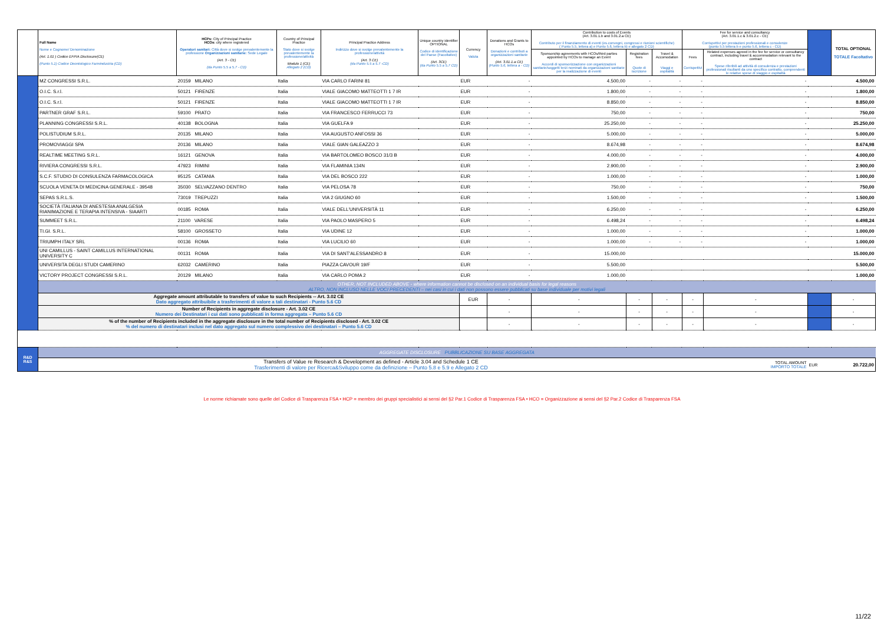| | Full Name Nome e Cognome/ Denominazione (Art. 1.01 ) Codice EFPIA Disclosure(CE) (Punto 5.1) Codice Deontologico Farmindustria (CD) | HCPs: City of Principal Practice HCOs: city where registered Operatori sanitari: Città dove si svolge prevalentemente la professione Organizzazioni sanitarie: Sede Legale (Art. 3 - CE) (da Punto 5.5 a 5.7 - CD) | Country of Principal Practice Stato dove si svolge prevalentemente la professione/attività Modulo 1 (CE) Allegato 2 (CD) | Principal Practice Address Indirizzo dove si svolge prevalentemente la professione/attività (Art. 3 CE) (da Punto 5.5 a 5.7 -CD) | Unique country identifier OPTIONAL Codice di identificazione del Paese (Facoltativo) (Art. 3CE) (da Punto 5.5 a 5.7 CD) | Currency Valuta | Donations and Grants to HCOs Donazioni e contributi a organizzazioni sanitarie (Art. 3.01.1.a CE) (Punto 5.6, lettera a - CD) | Contribution to costs of Events (Art. 3.01.1.b and 3.01.2.a CE) Contributo per il finanziamento di eventi (es.convegni, congressi e riunioni scientifiche) ( Punto 5.5, lettera a) e Punto 5.6, lettera b) e allegato 2 CD) | | | Fee for service and consultancy (Art. 3.01.1.c & 3.01.2.c - CE) Corrispettivi per prestazioni professionali e consulenze (punto 5.5 lettera b e punto 5.6, lettera c - CD) | | | TOTAL OPTIONAL TOTALE Facoltativo |
| --- | --- | --- | --- | --- | --- | --- | --- | --- | --- | --- | --- | --- | --- | --- |
| | | | | | | | | Sponsorship agreements with HCOs/third parties appointed by HCOs to manage an Event Accordi di sponsorizzazione con organizzazioni sanitarie/soggetti terzi nominati da organizzazioni sanitarie per la realizzazione di eventi | Registration fees Quote di iscrizione | Travel & Accomodation Viaggi e ospitalità | Fees Corrispettivi | Related expenses agreed in the fee for service or consultancy contract, including travel & accommodation relevant to the contract Spese riferibili ad attività di consulenza e prestazioni professionali risultanti da uno specifico contratto, comprendenti le relative spese di viaggio e ospitalità | | |
| | MZ CONGRESSI S.R.L. | 20159 MILANO | Italia | VIA CARLO FARINI 81 | | EUR | - | 4.500,00 | - | - | - | - | | 4.500,00 |
| | O.I.C. S.r.l. | 50121 FIRENZE | Italia | VIALE GIACOMO MATTEOTTI 1 7 IR | | EUR | - | 1.800,00 | - | - | - | - | | 1.800,00 |
| | O.I.C. S.r.l. | 50121 FIRENZE | Italia | VIALE GIACOMO MATTEOTTI 1 7 IR | | EUR | - | 8.850,00 | - | - | - | - | | 8.850,00 |
| | PARTNER GRAF S.R.L. | 59100 PRATO | Italia | VIA FRANCESCO FERRUCCI 73 | | EUR | - | 750,00 | - | - | - | - | | 750,00 |
| | PLANNING CONGRESSI S.R.L. | 40138 BOLOGNA | Italia | VIA GUELFA 9 | | EUR | - | 25.250,00 | - | - | - | - | | 25.250,00 |
| | POLISTUDIUM S.R.L. | 20135 MILANO | Italia | VIA AUGUSTO ANFOSSI 36 | | EUR | - | 5.000,00 | - | - | - | - | | 5.000,00 |
| | PROMOVIAGGI SPA | 20136 MILANO | Italia | VIALE GIAN GALEAZZO 3 | | EUR | - | 8.674,98 | - | - | - | - | | 8.674,98 |
| | REALTIME MEETING S.R.L. | 16121 GENOVA | Italia | VIA BARTOLOMEO BOSCO 31/3 B | | EUR | - | 4.000,00 | - | - | - | - | | 4.000,00 |
| | RIVIERA CONGRESSI S.R.L. | 47923 RIMINI | Italia | VIA FLAMINIA 134N | | EUR | - | 2.900,00 | - | - | - | - | | 2.900,00 |
| | S.C.F. STUDIO DI CONSULENZA FARMACOLOGICA | 95125 CATANIA | Italia | VIA DEL BOSCO 222 | | EUR | - | 1.000,00 | - | - | - | - | | 1.000,00 |
| | SCUOLA VENETA DI MEDICINA GENERALE - 39548 | 35030 SELVAZZANO DENTRO | Italia | VIA PELOSA 78 | | EUR | - | 750,00 | - | - | - | - | | 750,00 |
| | SEPAS S.R.L.S. | 73019 TREPUZZI | Italia | VIA 2 GIUGNO 60 | | EUR | - | 1.500,00 | - | - | - | - | | 1.500,00 |
| | SOCIETÀ ITALIANA DI ANESTESIA ANALGESIA RIANIMAZIONE E TERAPIA INTENSIVA - SIAARTI | 00185 ROMA | Italia | VIALE DELL'UNIVERSITÀ 11 | | EUR | - | 6.250,00 | - | - | - | - | | 6.250,00 |
| | SUMMEET S.R.L. | 21100 VARESE | Italia | VIA PAOLO MASPERO 5 | | EUR | - | 6.498,24 | - | - | - | - | | 6.498,24 |
| | TI.GI. S.R.L. | 58100 GROSSETO | Italia | VIA UDINE 12 | | EUR | - | 1.000,00 | - | - | - | - | | 1.000,00 |
| | TRIUMPH ITALY SRL | 00136 ROMA | Italia | VIA LUCILIO 60 | | EUR | - | 1.000,00 | - | - | - | - | | 1.000,00 |
| | UNI CAMILLUS - SAINT CAMILLUS INTERNATIONAL UNIVERSITY C | 00131 ROMA | Italia | VIA DI SANT'ALESSANDRO 8 | | EUR | - | 15.000,00 | | | | | | 15.000,00 |
| | UNIVERSITA DEGLI STUDI CAMERINO | 62032 CAMERINO | Italia | PIAZZA CAVOUR 19/F | | EUR | - | 5.500,00 | | | | | | 5.500,00 |
| | VICTORY PROJECT CONGRESSI S.R.L. | 20129 MILANO | Italia | VIA CARLO POMA 2 | | EUR | - | 1.000,00 | | | | | | 1.000,00 |
| | OTHER, NOT INCLUDED ABOVE - where information cannot be disclosed on an individual basis for legal reasons ALTRO, NON INCLUSO NELLE VOCI PRECEDENTI – nei casi in cui i dati non possono essere pubblicati su base individuale per motivi legali | | | | | | | | | | | | | |
| | Aggregate amount attributable to transfers of value to such Recipients -- Art. 3.02 CE Dato aggregato attribuibile a trasferimenti di valore a tali destinatari - Punto 5.6 CD | | | | | EUR | - | - | - | - | - | - | | - |
| | Number of Recipients in aggregate disclosure - Art. 3.02 CE Numero dei Destinatari i cui dati sono pubblicati in forma aggregata – Punto 5.6 CD | | | | | | - | - | - | - | - | - | | - |
| | % of the number of Recipients included in the aggregate disclosure in the total number of Recipients disclosed - Art. 3.02 CE % del numero di destinatari inclusi nel dato aggregato sul numero complessivo dei destinatari – Punto 5.6 CD | | | | | | - | - | - | - | - | - | | - |
| R&D R&S | AGGREGATE DISCLOSURE PUBBLICAZIONE SU BASE AGGREGATA | | | | | | | | | | | | | |
| | Transfers of Value re Research & Development as defined - Article 3.04 and Schedule 1 CE Trasferimenti di valore per Ricerca&Sviluppo come da definizione – Punto 5.8 e 5.9 e Allegato 2 CD | | | | | | | | | | | TOTAL AMOUNT IMPORTO TOTALE | EUR | 20.722,00 |
Le norme richiamate sono quelle del Codice di Trasparenza FSA • HCP = membro dei gruppi specialistici ai sensi del §2 Par.1 Codice di Trasparenza FSA • HCO = Organizzazione ai sensi del §2 Par.2 Codice di Trasparenza FSA
11/22